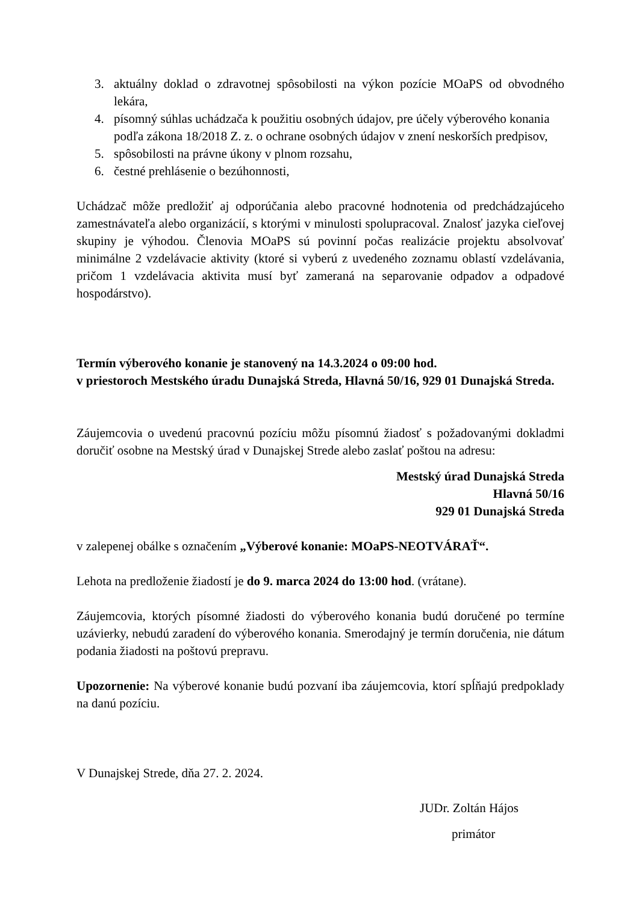3. aktuálny doklad o zdravotnej spôsobilosti na výkon pozície MOaPS od obvodného lekára,
4. písomný súhlas uchádzača k použitiu osobných údajov, pre účely výberového konania podľa zákona 18/2018 Z. z. o ochrane osobných údajov v znení neskorších predpisov,
5. spôsobilosti na právne úkony v plnom rozsahu,
6. čestné prehlásenie o bezúhonnosti,
Uchádzač môže predložiť aj odporúčania alebo pracovné hodnotenia od predchádzajúceho zamestnávateľa alebo organizácií, s ktorými v minulosti spolupracoval. Znalosť jazyka cieľovej skupiny je výhodou. Členovia MOaPS sú povinní počas realizácie projektu absolvovať minimálne 2 vzdelávacie aktivity (ktoré si vyberú z uvedeného zoznamu oblastí vzdelávania, pričom 1 vzdelávacia aktivita musí byť zameraná na separovanie odpadov a odpadové hospodárstvo).
Termín výberového konanie je stanovený na 14.3.2024 o 09:00 hod.
v priestoroch Mestského úradu Dunajská Streda, Hlavná 50/16, 929 01 Dunajská Streda.
Záujemcovia o uvedenú pracovnú pozíciu môžu písomnú žiadosť s požadovanými dokladmi doručiť osobne na Mestský úrad v Dunajskej Strede alebo zaslať poštou na adresu:
Mestský úrad Dunajská Streda
Hlavná 50/16
929 01 Dunajská Streda
v zalepenej obálke s označením „Výberové konanie: MOaPS-NEOTVÁRAŤ“.
Lehota na predloženie žiadostí je do 9. marca 2024 do 13:00 hod. (vrátane).
Záujemcovia, ktorých písomné žiadosti do výberového konania budú doručené po termíne uzávierky, nebudú zaradení do výberového konania. Smerodajný je termín doručenia, nie dátum podania žiadosti na poštovú prepravu.
Upozornenie: Na výberové konanie budú pozvaní iba záujemcovia, ktorí spĺňajú predpoklady na danú pozíciu.
V Dunajskej Strede, dňa 27. 2. 2024.
JUDr. Zoltán Hájos
primátor